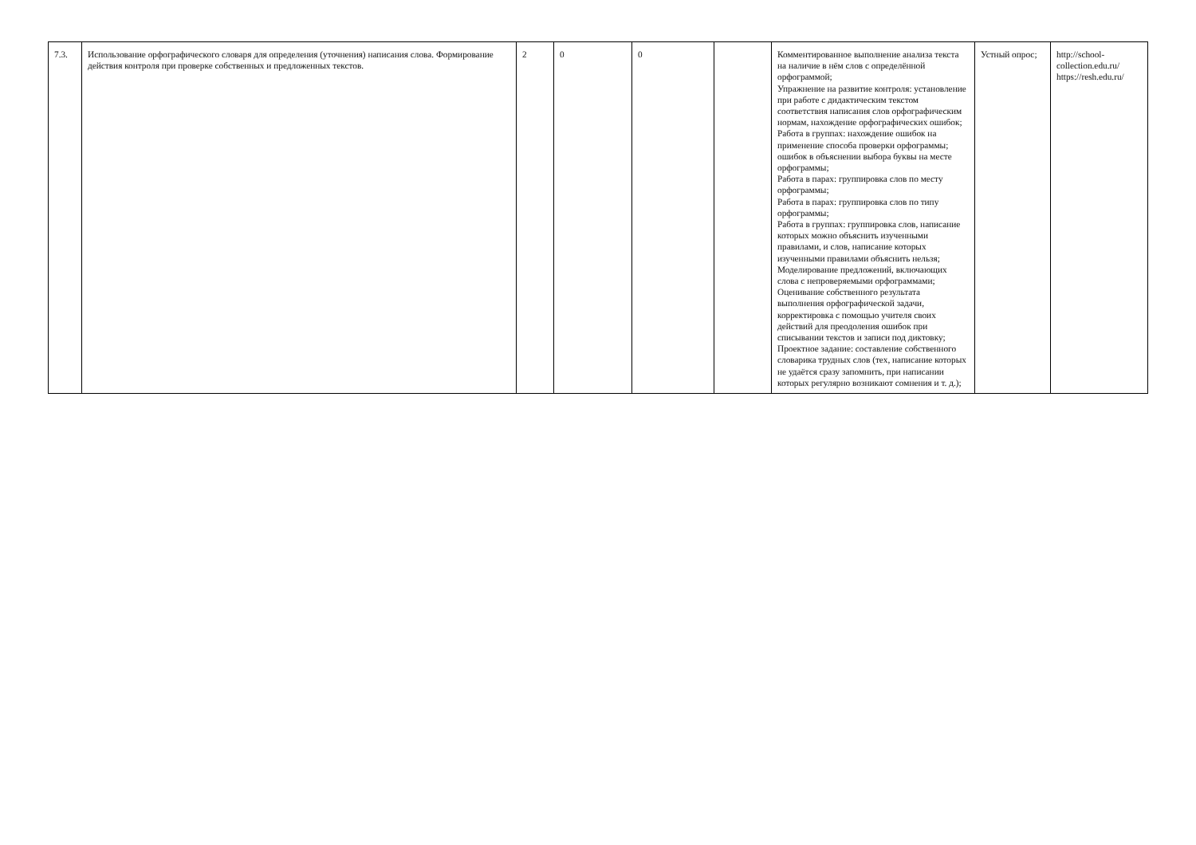| 7.3. | Использование орфографического словаря для определения (уточнения) написания слова. Формирование действия контроля при проверке собственных и предложенных текстов. | 2 | 0 | 0 | | Комментированное выполнение анализа текста на наличие в нём слов с определённой орфограммой; Упражнение на развитие контроля: установление при работе с дидактическим текстом соответствия написания слов орфографическим нормам, нахождение орфографических ошибок; Работа в группах: нахождение ошибок на применение способа проверки орфограммы; ошибок в объяснении выбора буквы на месте орфограммы; Работа в парах: группировка слов по месту орфограммы; Работа в парах: группировка слов по типу орфограммы; Работа в группах: группировка слов, написание которых можно объяснить изученными правилами, и слов, написание которых изученными правилами объяснить нельзя; Моделирование предложений, включающих слова с непроверяемыми орфограммами; Оценивание собственного результата выполнения орфографической задачи, корректировка с помощью учителя своих действий для преодоления ошибок при списывании текстов и записи под диктовку; Проектное задание: составление собственного словарика трудных слов (тех, написание которых не удаётся сразу запомнить, при написании которых регулярно возникают сомнения и т. д.); | Устный опрос; | http://school-collection.edu.ru/ https://resh.edu.ru/ |